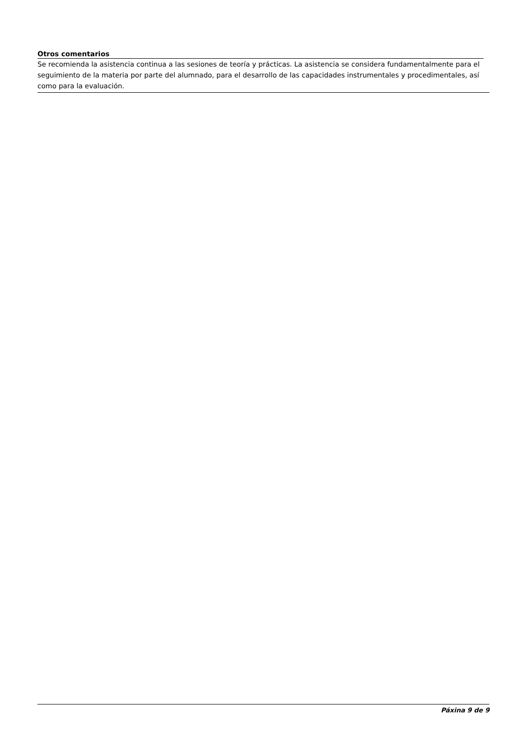Otros comentarios
Se recomienda la asistencia continua a las sesiones de teoría y prácticas. La asistencia se considera fundamentalmente para el seguimiento de la materia por parte del alumnado, para el desarrollo de las capacidades instrumentales y procedimentales, así como para la evaluación.
Páxina 9 de 9